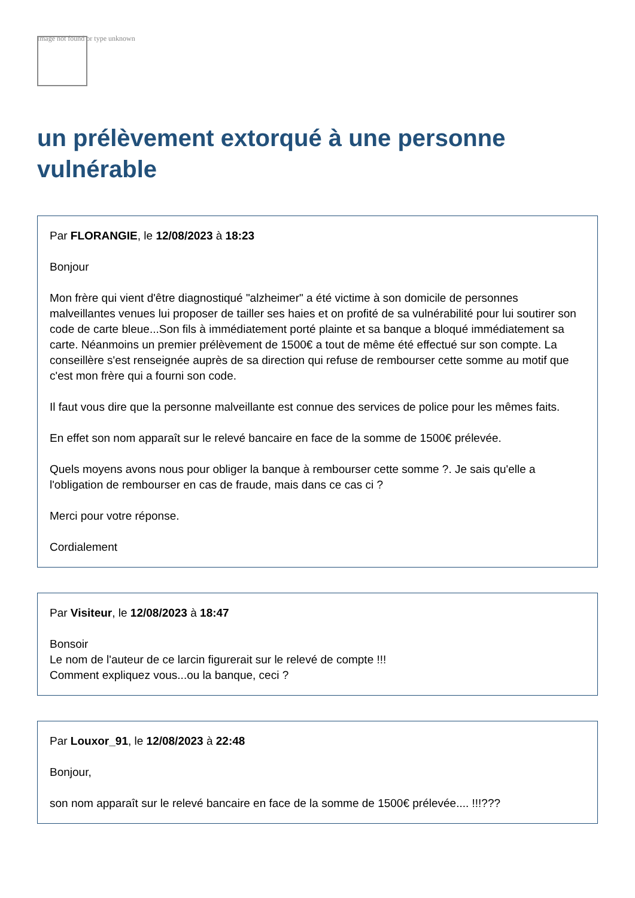Image not found or type unknown
un prélèvement extorqué à une personne vulnérable
Par FLORANGIE, le 12/08/2023 à 18:23
Bonjour
Mon frère qui vient d'être diagnostiqué "alzheimer" a été victime à son domicile de personnes malveillantes venues lui proposer de tailler ses haies et on profité de sa vulnérabilité pour lui soutirer son code de carte bleue...Son fils à immédiatement porté plainte et sa banque a bloqué immédiatement sa carte. Néanmoins un premier prélèvement de 1500€ a tout de même été effectué sur son compte. La conseillère s'est renseignée auprès de sa direction qui refuse de rembourser cette somme au motif que c'est mon frère qui a fourni son code.
Il faut vous dire que la personne malveillante est connue des services de police pour les mêmes faits.
En effet son nom apparaît sur le relevé bancaire en face de la somme de 1500€ prélevée.
Quels moyens avons nous pour obliger la banque à rembourser cette somme ?. Je sais qu'elle a l'obligation de rembourser en cas de fraude, mais dans ce cas ci ?
Merci pour votre réponse.
Cordialement
Par Visiteur, le 12/08/2023 à 18:47
Bonsoir
Le nom de l'auteur de ce larcin figurerait sur le relevé de compte !!!
Comment expliquez vous...ou la banque, ceci ?
Par Louxor_91, le 12/08/2023 à 22:48
Bonjour,
son nom apparaît sur le relevé bancaire en face de la somme de 1500€ prélevée.... !!!???